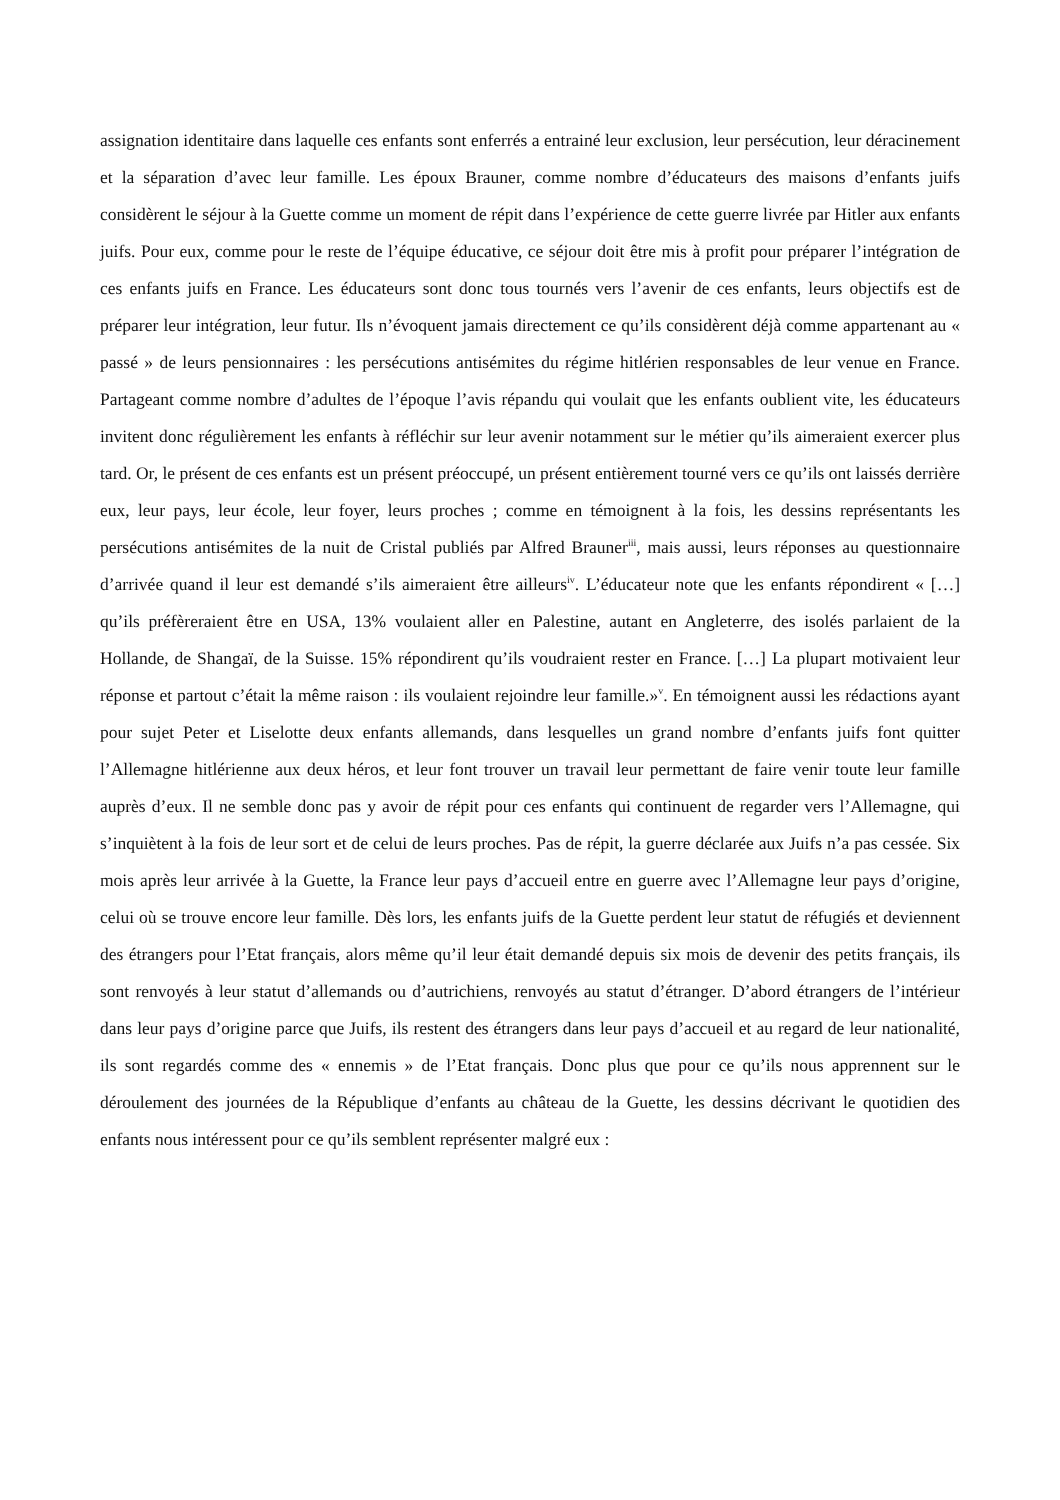assignation identitaire dans laquelle ces enfants sont enferrés a entrainé leur exclusion, leur persécution, leur déracinement et la séparation d’avec leur famille. Les époux Brauner, comme nombre d’éducateurs des maisons d’enfants juifs considèrent le séjour à la Guette comme un moment de répit dans l’expérience de cette guerre livrée par Hitler aux enfants juifs. Pour eux, comme pour le reste de l’équipe éducative, ce séjour doit être mis à profit pour préparer l’intégration de ces enfants juifs en France. Les éducateurs sont donc tous tournés vers l’avenir de ces enfants, leurs objectifs est de préparer leur intégration, leur futur. Ils n’évoquent jamais directement ce qu’ils considèrent déjà comme appartenant au « passé » de leurs pensionnaires : les persécutions antisémites du régime hitlérien responsables de leur venue en France. Partageant comme nombre d’adultes de l’époque l’avis répandu qui voulait que les enfants oublient vite, les éducateurs invitent donc régulièrement les enfants à réfléchir sur leur avenir notamment sur le métier qu’ils aimeraient exercer plus tard. Or, le présent de ces enfants est un présent préoccupé, un présent entièrement tourné vers ce qu’ils ont laissés derrière eux, leur pays, leur école, leur foyer, leurs proches ; comme en témoignent à la fois, les dessins représentants les persécutions antisémites de la nuit de Cristal publiés par Alfred Brauner<sup>iii</sup>, mais aussi, leurs réponses au questionnaire d’arrivée quand il leur est demandé s’ils aimeraient être ailleurs<sup>iv</sup>. L’éducateur note que les enfants répondirent « […] qu’ils préfèreraient être en USA, 13% voulaient aller en Palestine, autant en Angleterre, des isolés parlaient de la Hollande, de Shangaï, de la Suisse. 15% répondirent qu’ils voudraient rester en France. […] La plupart motivaient leur réponse et partout c’était la même raison : ils voulaient rejoindre leur famille.»<sup>v</sup>. En témoignent aussi les rédactions ayant pour sujet Peter et Liselotte deux enfants allemands, dans lesquelles un grand nombre d’enfants juifs font quitter l’Allemagne hitlérienne aux deux héros, et leur font trouver un travail leur permettant de faire venir toute leur famille auprès d’eux. Il ne semble donc pas y avoir de répit pour ces enfants qui continuent de regarder vers l’Allemagne, qui s’inquiètent à la fois de leur sort et de celui de leurs proches. Pas de répit, la guerre déclarée aux Juifs n’a pas cessée. Six mois après leur arrivée à la Guette, la France leur pays d’accueil entre en guerre avec l’Allemagne leur pays d’origine, celui où se trouve encore leur famille. Dès lors, les enfants juifs de la Guette perdent leur statut de réfugiés et deviennent des étrangers pour l’Etat français, alors même qu’il leur était demandé depuis six mois de devenir des petits français, ils sont renvoyés à leur statut d’allemands ou d’autrichiens, renvoyés au statut d’étranger. D’abord étrangers de l’intérieur dans leur pays d’origine parce que Juifs, ils restent des étrangers dans leur pays d’accueil et au regard de leur nationalité, ils sont regardés comme des « ennemis » de l’Etat français. Donc plus que pour ce qu’ils nous apprennent sur le déroulement des journées de la République d’enfants au château de la Guette, les dessins décrivant le quotidien des enfants nous intéressent pour ce qu’ils semblent représenter malgré eux :